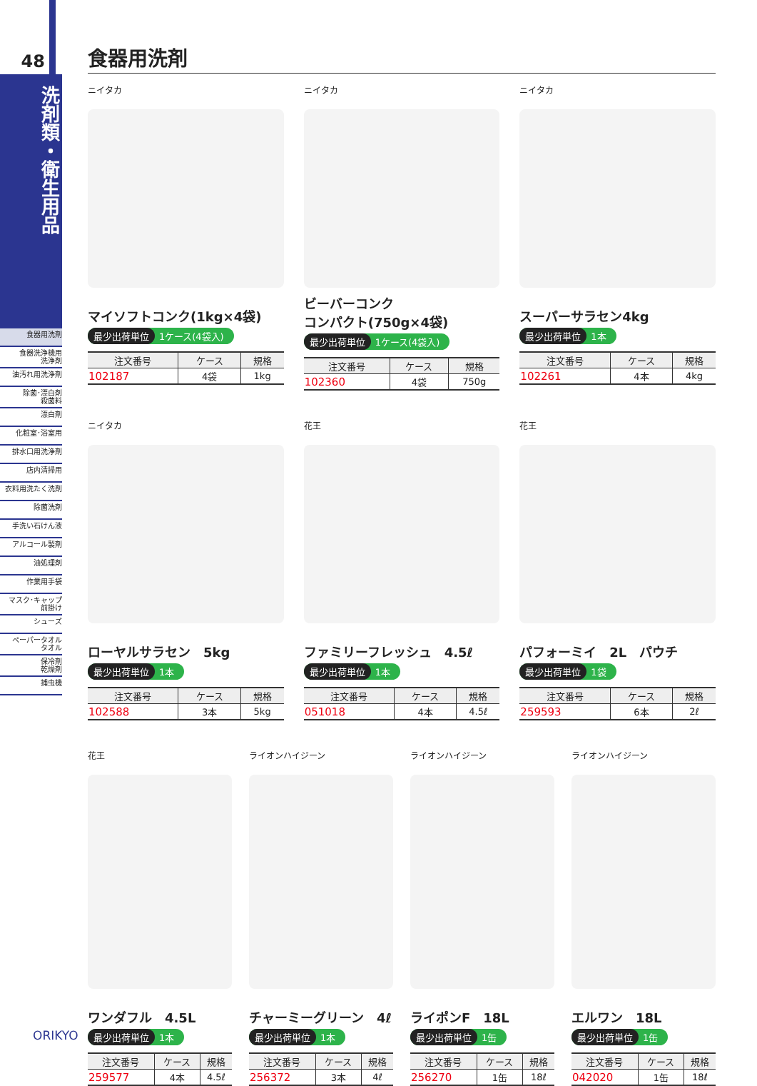48
洗剤類・衛生用品
食器用洗剤
食器洗浄機用
洗浄剤
油汚れ用洗浄剤
除菌･漂白剤
殺菌料
漂白剤
化粧室･浴室用
排水口用洗浄剤
店内清掃用
衣料用洗たく洗剤
除菌洗剤
手洗い石けん液
アルコール製剤
油処理剤
作業用手袋
マスク･キャップ
前掛け
シューズ
ペーパータオル
タオル
保冷剤
乾燥剤
捕虫機
食器用洗剤
ニイタカ
マイソフトコンク(1kg×4袋)
最少出荷単位 1ケース(4袋入)
| 注文番号 | ケース | 規格 |
| --- | --- | --- |
| 102187 | 4袋 | 1kg |
ニイタカ
ビーバーコンク
コンパクト(750g×4袋)
最少出荷単位 1ケース(4袋入)
| 注文番号 | ケース | 規格 |
| --- | --- | --- |
| 102360 | 4袋 | 750g |
ニイタカ
スーパーサラセン4kg
最少出荷単位 1本
| 注文番号 | ケース | 規格 |
| --- | --- | --- |
| 102261 | 4本 | 4kg |
ニイタカ
ローヤルサラセン　5kg
最少出荷単位 1本
| 注文番号 | ケース | 規格 |
| --- | --- | --- |
| 102588 | 3本 | 5kg |
花王
ファミリーフレッシュ　4.5ℓ
最少出荷単位 1本
| 注文番号 | ケース | 規格 |
| --- | --- | --- |
| 051018 | 4本 | 4.5ℓ |
花王
パフォーミイ　2L　パウチ
最少出荷単位 1袋
| 注文番号 | ケース | 規格 |
| --- | --- | --- |
| 259593 | 6本 | 2ℓ |
花王
ワンダフル　4.5L
最少出荷単位 1本
| 注文番号 | ケース | 規格 |
| --- | --- | --- |
| 259577 | 4本 | 4.5ℓ |
ライオンハイジーン
チャーミーグリーン　4ℓ
最少出荷単位 1本
| 注文番号 | ケース | 規格 |
| --- | --- | --- |
| 256372 | 3本 | 4ℓ |
ライオンハイジーン
ライポンF　18L
最少出荷単位 1缶
| 注文番号 | ケース | 規格 |
| --- | --- | --- |
| 256270 | 1缶 | 18ℓ |
ライオンハイジーン
エルワン　18L
最少出荷単位 1缶
| 注文番号 | ケース | 規格 |
| --- | --- | --- |
| 042020 | 1缶 | 18ℓ |
ORIKYO